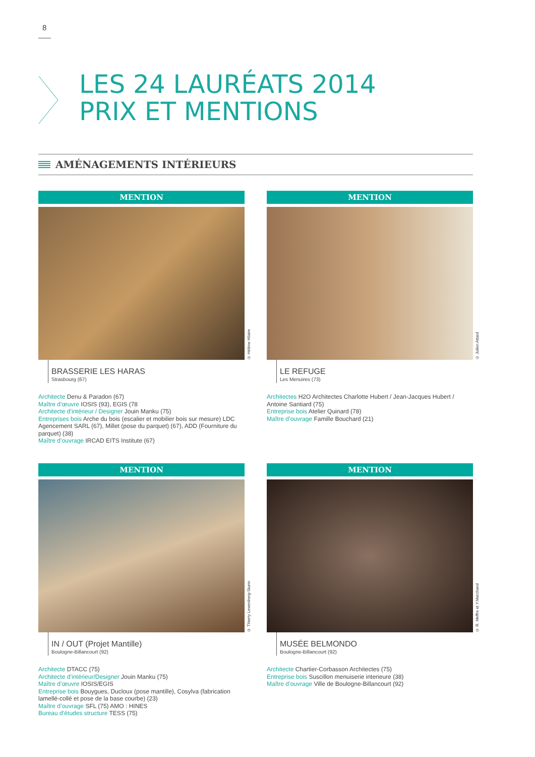8
LES 24 LAURÉATS 2014
PRIX ET MENTIONS
AMÉNAGEMENTS INTÉRIEURS
MENTION
© Hélène Hilaire
BRASSERIE LES HARAS
Strasbourg (67)
Architecte Denu & Paradon (67)
Maître d'œuvre IOSIS (93), EGIS (78
Architecte d’intérieur / Designer Jouin Manku (75)
Entreprises bois Arche du bois (escalier et mobilier bois sur mesure) LDC Agencement SARL (67), Millet (pose du parquet) (67), ADD (Fourniture du parquet) (38)
Maître d’ouvrage IRCAD EITS Institute (67)
MENTION
© Julien Attard
LE REFUGE
Les Menuires (73)
Architectes H2O Architectes Charlotte Hubert / Jean-Jacques Hubert / Antoine Santiard (75)
Entreprise bois Atelier Quinard (78)
Maître d’ouvrage Famille Bouchard (21)
MENTION
© Thierry Lewenberg-Sturm
IN / OUT (Projet Mantille)
Boulogne-Billancourt (92)
Architecte DTACC (75)
Architecte d’intérieur/Designer Jouin Manku (75)
Maître d’œuvre IOSIS/EGIS
Entreprise bois Bouygues, Ducloux (pose mantille), Cosylva (fabrication lamellé-collé et pose de la base courbe) (23)
Maître d’ouvrage SFL (75) AMO : HINES
Bureau d’études structure TESS (75)
MENTION
© R. Meffre et Y.Marchand
MUSÉE BELMONDO
Boulogne-Billancourt (92)
Architecte Chartier-Corbasson Architectes (75)
Entreprise bois Suscillon menuiserie interieure (38)
Maître d’ouvrage Ville de Boulogne-Billancourt (92)